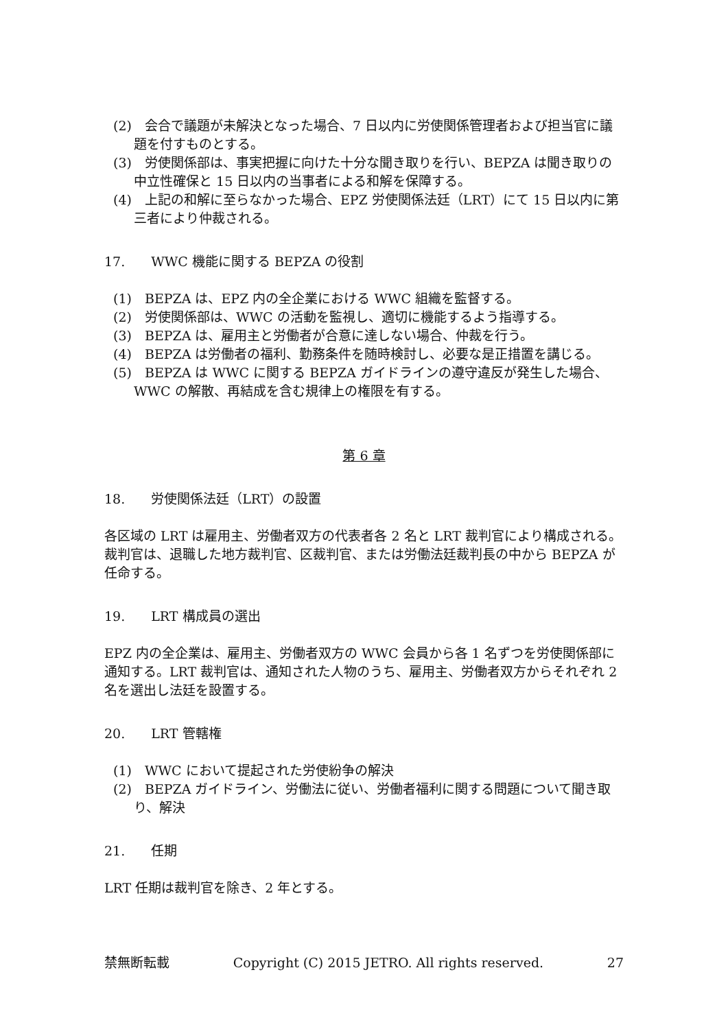(2)　会合で議題が未解決となった場合、7 日以内に労使関係管理者および担当官に議題を付すものとする。
(3)　労使関係部は、事実把握に向けた十分な聞き取りを行い、BEPZA は聞き取りの中立性確保と 15 日以内の当事者による和解を保障する。
(4)　上記の和解に至らなかった場合、EPZ 労使関係法廷（LRT）にて 15 日以内に第三者により仲裁される。
17.　　WWC 機能に関する BEPZA の役割
(1)　BEPZA は、EPZ 内の全企業における WWC 組織を監督する。
(2)　労使関係部は、WWC の活動を監視し、適切に機能するよう指導する。
(3)　BEPZA は、雇用主と労働者が合意に達しない場合、仲裁を行う。
(4)　BEPZA は労働者の福利、勤務条件を随時検討し、必要な是正措置を講じる。
(5)　BEPZA は WWC に関する BEPZA ガイドラインの遵守違反が発生した場合、WWC の解散、再結成を含む規律上の権限を有する。
第 6 章
18.　　労使関係法廷（LRT）の設置
各区域の LRT は雇用主、労働者双方の代表者各 2 名と LRT 裁判官により構成される。裁判官は、退職した地方裁判官、区裁判官、または労働法廷裁判長の中から BEPZA が任命する。
19.　　LRT 構成員の選出
EPZ 内の全企業は、雇用主、労働者双方の WWC 会員から各 1 名ずつを労使関係部に通知する。LRT 裁判官は、通知された人物のうち、雇用主、労働者双方からそれぞれ 2 名を選出し法廷を設置する。
20.　　LRT 管轄権
(1)　WWC において提起された労使紛争の解決
(2)　BEPZA ガイドライン、労働法に従い、労働者福利に関する問題について聞き取り、解決
21.　　任期
LRT 任期は裁判官を除き、2 年とする。
禁無断転載 Copyright (C) 2015 JETRO. All rights reserved. 27